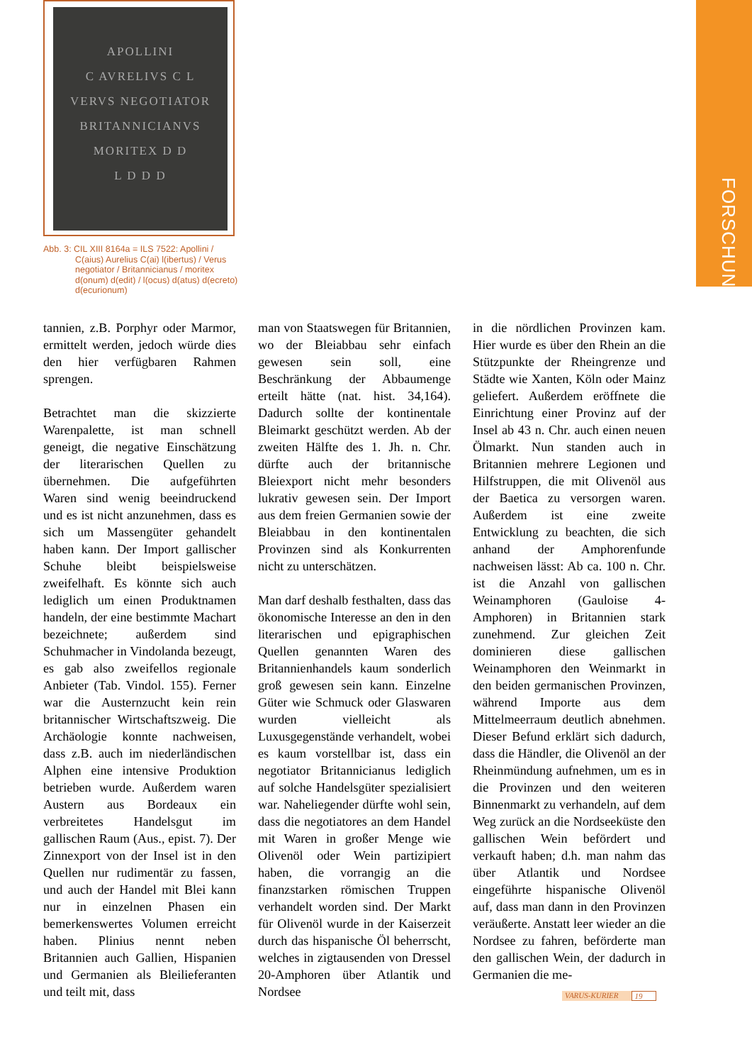FORSCHUNG
APOLLINI
C AVRELIVS C L
VERVS NEGOTIATOR
BRITANNICIANVS
MORITEX D D
L D D D
Abb. 3: CIL XIII 8164a = ILS 7522: Apollini / C(aius) Aurelius C(ai) l(ibertus) / Verus negotiator / Britannicianus / moritex d(onum) d(edit) / l(ocus) d(atus) d(ecreto) d(ecurionum)
tannien, z.B. Porphyr oder Marmor, ermittelt werden, jedoch würde dies den hier verfügbaren Rahmen sprengen.
Betrachtet man die skizzierte Warenpalette, ist man schnell geneigt, die negative Einschätzung der literarischen Quellen zu übernehmen. Die aufgeführten Waren sind wenig beeindruckend und es ist nicht anzunehmen, dass es sich um Massengüter gehandelt haben kann. Der Import gallischer Schuhe bleibt beispielsweise zweifelhaft. Es könnte sich auch lediglich um einen Produktnamen handeln, der eine bestimmte Machart bezeichnete; außerdem sind Schuhmacher in Vindolanda bezeugt, es gab also zweifellos regionale Anbieter (Tab. Vindol. 155). Ferner war die Austernzucht kein rein britannischer Wirtschaftszweig. Die Archäologie konnte nachweisen, dass z.B. auch im niederländischen Alphen eine intensive Produktion betrieben wurde. Außerdem waren Austern aus Bordeaux ein verbreitetes Handelsgut im gallischen Raum (Aus., epist. 7). Der Zinnexport von der Insel ist in den Quellen nur rudimentär zu fassen, und auch der Handel mit Blei kann nur in einzelnen Phasen ein bemerkenswertes Volumen erreicht haben. Plinius nennt neben Britannien auch Gallien, Hispanien und Germanien als Bleilieferanten und teilt mit, dass
man von Staatswegen für Britannien, wo der Bleiabbau sehr einfach gewesen sein soll, eine Beschränkung der Abbaumenge erteilt hätte (nat. hist. 34,164). Dadurch sollte der kontinentale Bleimarkt geschützt werden. Ab der zweiten Hälfte des 1. Jh. n. Chr. dürfte auch der britannische Bleiexport nicht mehr besonders lukrativ gewesen sein. Der Import aus dem freien Germanien sowie der Bleiabbau in den kontinentalen Provinzen sind als Konkurrenten nicht zu unterschätzen.
Man darf deshalb festhalten, dass das ökonomische Interesse an den in den literarischen und epigraphischen Quellen genannten Waren des Britannienhandels kaum sonderlich groß gewesen sein kann. Einzelne Güter wie Schmuck oder Glaswaren wurden vielleicht als Luxusgegenstände verhandelt, wobei es kaum vorstellbar ist, dass ein negotiator Britannicianus lediglich auf solche Handelsgüter spezialisiert war. Naheliegender dürfte wohl sein, dass die negotiatores an dem Handel mit Waren in großer Menge wie Olivenöl oder Wein partizipiert haben, die vorrangig an die finanzstarken römischen Truppen verhandelt worden sind. Der Markt für Olivenöl wurde in der Kaiserzeit durch das hispanische Öl beherrscht, welches in zigtausenden von Dressel 20-Amphoren über Atlantik und Nordsee
in die nördlichen Provinzen kam. Hier wurde es über den Rhein an die Stützpunkte der Rheingrenze und Städte wie Xanten, Köln oder Mainz geliefert. Außerdem eröffnete die Einrichtung einer Provinz auf der Insel ab 43 n. Chr. auch einen neuen Ölmarkt. Nun standen auch in Britannien mehrere Legionen und Hilfstruppen, die mit Olivenöl aus der Baetica zu versorgen waren. Außerdem ist eine zweite Entwicklung zu beachten, die sich anhand der Amphorenfunde nachweisen lässt: Ab ca. 100 n. Chr. ist die Anzahl von gallischen Weinamphoren (Gauloise 4-Amphoren) in Britannien stark zunehmend. Zur gleichen Zeit dominieren diese gallischen Weinamphoren den Weinmarkt in den beiden germanischen Provinzen, während Importe aus dem Mittelmeerraum deutlich abnehmen. Dieser Befund erklärt sich dadurch, dass die Händler, die Olivenöl an der Rheinmündung aufnehmen, um es in die Provinzen und den weiteren Binnenmarkt zu verhandeln, auf dem Weg zurück an die Nordseeküste den gallischen Wein befördert und verkauft haben; d.h. man nahm das über Atlantik und Nordsee eingeführte hispanische Olivenöl auf, dass man dann in den Provinzen veräußerte. Anstatt leer wieder an die Nordsee zu fahren, beförderte man den gallischen Wein, der dadurch in Germanien die me-
VARUS-KURIER 19